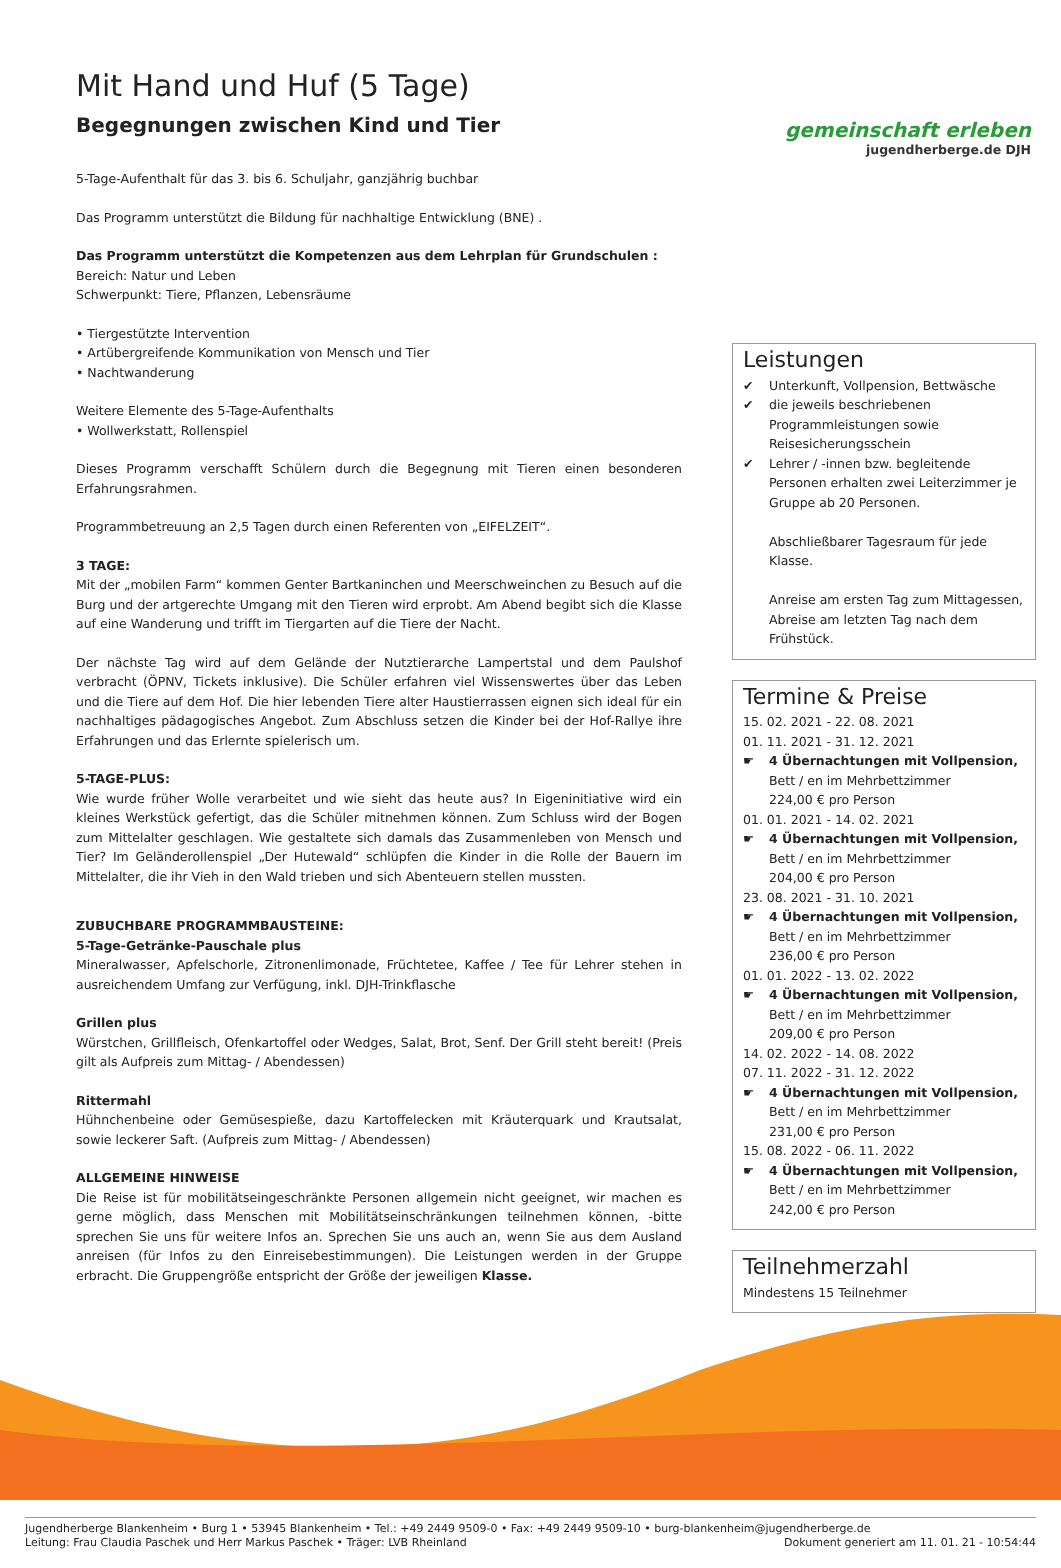gemeinschaft erleben
jugendherberge.de DJH
Mit Hand und Huf (5 Tage)
Begegnungen zwischen Kind und Tier
5-Tage-Aufenthalt für das 3. bis 6. Schuljahr, ganzjährig buchbar
Das Programm unterstützt die Bildung für nachhaltige Entwicklung (BNE) .
Das Programm unterstützt die Kompetenzen aus dem Lehrplan für Grundschulen :
Bereich: Natur und Leben
Schwerpunkt: Tiere, Pflanzen, Lebensräume
• Tiergestützte Intervention
• Artübergreifende Kommunikation von Mensch und Tier
• Nachtwanderung
Weitere Elemente des 5-Tage-Aufenthalts
• Wollwerkstatt, Rollenspiel
Dieses Programm verschafft Schülern durch die Begegnung mit Tieren einen besonderen Erfahrungsrahmen.
Programmbetreuung an 2,5 Tagen durch einen Referenten von „EIFELZEIT“.
3 TAGE:
Mit der „mobilen Farm“ kommen Genter Bartkaninchen und Meerschweinchen zu Besuch auf die Burg und der artgerechte Umgang mit den Tieren wird erprobt. Am Abend begibt sich die Klasse auf eine Wanderung und trifft im Tiergarten auf die Tiere der Nacht.
Der nächste Tag wird auf dem Gelände der Nutztierarche Lampertstal und dem Paulshof verbracht (ÖPNV, Tickets inklusive). Die Schüler erfahren viel Wissenswertes über das Leben und die Tiere auf dem Hof. Die hier lebenden Tiere alter Haustierrassen eignen sich ideal für ein nachhaltiges pädagogisches Angebot. Zum Abschluss setzen die Kinder bei der Hof-Rallye ihre Erfahrungen und das Erlernte spielerisch um.
5-TAGE-PLUS:
Wie wurde früher Wolle verarbeitet und wie sieht das heute aus? In Eigeninitiative wird ein kleines Werkstück gefertigt, das die Schüler mitnehmen können. Zum Schluss wird der Bogen zum Mittelalter geschlagen. Wie gestaltete sich damals das Zusammenleben von Mensch und Tier? Im Geländerollenspiel „Der Hutewald“ schlüpfen die Kinder in die Rolle der Bauern im Mittelalter, die ihr Vieh in den Wald trieben und sich Abenteuern stellen mussten.
ZUBUCHBARE PROGRAMMBAUSTEINE:
5-Tage-Getränke-Pauschale plus
Mineralwasser, Apfelschorle, Zitronenlimonade, Früchtetee, Kaffee / Tee für Lehrer stehen in ausreichendem Umfang zur Verfügung, inkl. DJH-Trinkflasche
Grillen plus
Würstchen, Grillfleisch, Ofenkartoffel oder Wedges, Salat, Brot, Senf. Der Grill steht bereit! (Preis gilt als Aufpreis zum Mittag- / Abendessen)
Rittermahl
Hühnchenbeine oder Gemüsespieße, dazu Kartoffelecken mit Kräuterquark und Krautsalat, sowie leckerer Saft. (Aufpreis zum Mittag- / Abendessen)
ALLGEMEINE HINWEISE
Die Reise ist für mobilitätseingeschränkte Personen allgemein nicht geeignet, wir machen es gerne möglich, dass Menschen mit Mobilitätseinschränkungen teilnehmen können, -bitte sprechen Sie uns für weitere Infos an. Sprechen Sie uns auch an, wenn Sie aus dem Ausland anreisen (für Infos zu den Einreisebestimmungen). Die Leistungen werden in der Gruppe erbracht. Die Gruppengröße entspricht der Größe der jeweiligen Klasse.
Leistungen
✔ Unterkunft, Vollpension, Bettwäsche
✔ die jeweils beschriebenen Programmleistungen sowie Reisesicherungsschein
✔ Lehrer / -innen bzw. begleitende Personen erhalten zwei Leiterzimmer je Gruppe ab 20 Personen.
Abschließbarer Tagesraum für jede Klasse.
Anreise am ersten Tag zum Mittagessen, Abreise am letzten Tag nach dem Frühstück.
Termine & Preise
15. 02. 2021 - 22. 08. 2021
01. 11. 2021 - 31. 12. 2021
☛ 4 Übernachtungen mit Vollpension,
Bett / en im Mehrbettzimmer
224,00 € pro Person
01. 01. 2021 - 14. 02. 2021
☛ 4 Übernachtungen mit Vollpension,
Bett / en im Mehrbettzimmer
204,00 € pro Person
23. 08. 2021 - 31. 10. 2021
☛ 4 Übernachtungen mit Vollpension,
Bett / en im Mehrbettzimmer
236,00 € pro Person
01. 01. 2022 - 13. 02. 2022
☛ 4 Übernachtungen mit Vollpension,
Bett / en im Mehrbettzimmer
209,00 € pro Person
14. 02. 2022 - 14. 08. 2022
07. 11. 2022 - 31. 12. 2022
☛ 4 Übernachtungen mit Vollpension,
Bett / en im Mehrbettzimmer
231,00 € pro Person
15. 08. 2022 - 06. 11. 2022
☛ 4 Übernachtungen mit Vollpension,
Bett / en im Mehrbettzimmer
242,00 € pro Person
Teilnehmerzahl
Mindestens 15 Teilnehmer
Jugendherberge Blankenheim • Burg 1 • 53945 Blankenheim • Tel.: +49 2449 9509-0 • Fax: +49 2449 9509-10 • burg-blankenheim@jugendherberge.de
Leitung: Frau Claudia Paschek und Herr Markus Paschek • Träger: LVB Rheinland
Dokument generiert am 11. 01. 21 - 10:54:44